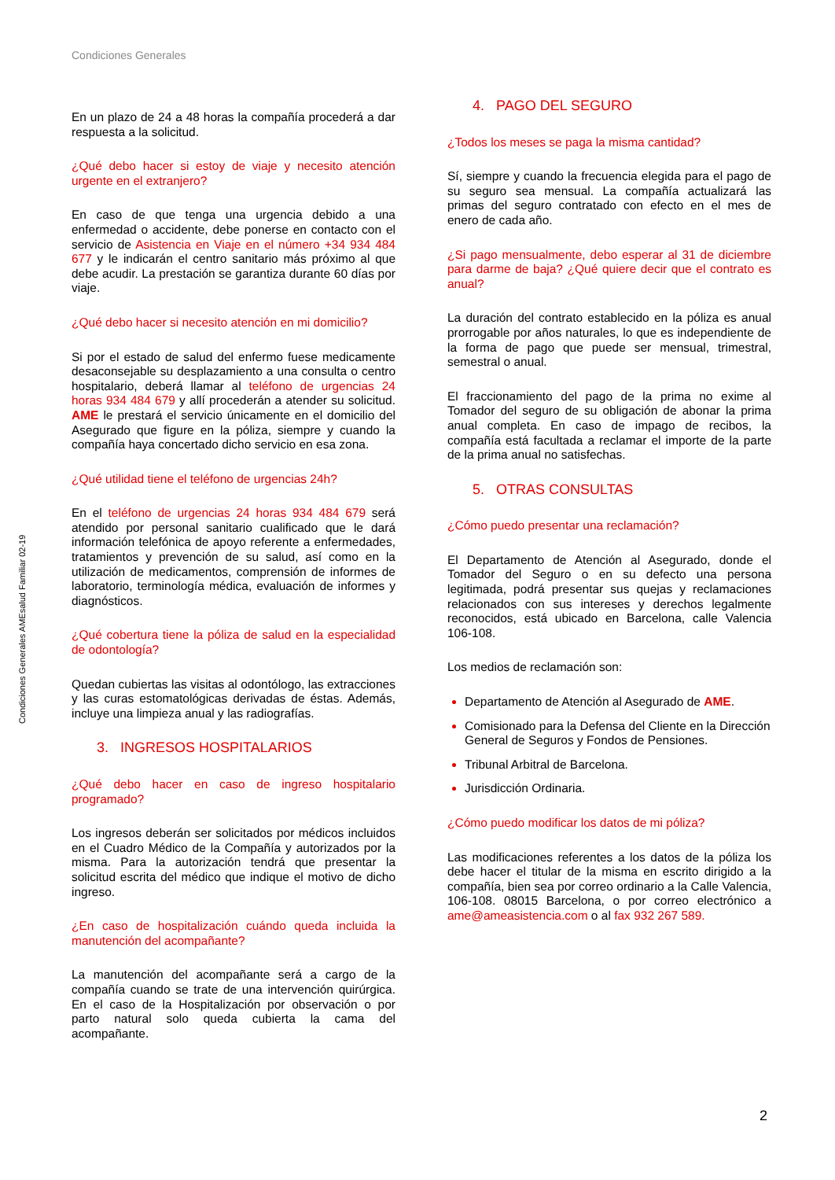Condiciones Generales
Condiciones Generales AMEsalud Familiar 02-19
En un plazo de 24 a 48 horas la compañía procederá a dar respuesta a la solicitud.
¿Qué debo hacer si estoy de viaje y necesito atención urgente en el extranjero?
En caso de que tenga una urgencia debido a una enfermedad o accidente, debe ponerse en contacto con el servicio de Asistencia en Viaje en el número +34 934 484 677 y le indicarán el centro sanitario más próximo al que debe acudir. La prestación se garantiza durante 60 días por viaje.
¿Qué debo hacer si necesito atención en mi domicilio?
Si por el estado de salud del enfermo fuese medicamente desaconsejable su desplazamiento a una consulta o centro hospitalario, deberá llamar al teléfono de urgencias 24 horas 934 484 679 y allí procederán a atender su solicitud. AME le prestará el servicio únicamente en el domicilio del Asegurado que figure en la póliza, siempre y cuando la compañía haya concertado dicho servicio en esa zona.
¿Qué utilidad tiene el teléfono de urgencias 24h?
En el teléfono de urgencias 24 horas 934 484 679 será atendido por personal sanitario cualificado que le dará información telefónica de apoyo referente a enfermedades, tratamientos y prevención de su salud, así como en la utilización de medicamentos, comprensión de informes de laboratorio, terminología médica, evaluación de informes y diagnósticos.
¿Qué cobertura tiene la póliza de salud en la especialidad de odontología?
Quedan cubiertas las visitas al odontólogo, las extracciones y las curas estomatológicas derivadas de éstas. Además, incluye una limpieza anual y las radiografías.
3. INGRESOS HOSPITALARIOS
¿Qué debo hacer en caso de ingreso hospitalario programado?
Los ingresos deberán ser solicitados por médicos incluidos en el Cuadro Médico de la Compañía y autorizados por la misma. Para la autorización tendrá que presentar la solicitud escrita del médico que indique el motivo de dicho ingreso.
¿En caso de hospitalización cuándo queda incluida la manutención del acompañante?
La manutención del acompañante será a cargo de la compañía cuando se trate de una intervención quirúrgica. En el caso de la Hospitalización por observación o por parto natural solo queda cubierta la cama del acompañante.
4. PAGO DEL SEGURO
¿Todos los meses se paga la misma cantidad?
Sí, siempre y cuando la frecuencia elegida para el pago de su seguro sea mensual. La compañía actualizará las primas del seguro contratado con efecto en el mes de enero de cada año.
¿Si pago mensualmente, debo esperar al 31 de diciembre para darme de baja? ¿Qué quiere decir que el contrato es anual?
La duración del contrato establecido en la póliza es anual prorrogable por años naturales, lo que es independiente de la forma de pago que puede ser mensual, trimestral, semestral o anual.
El fraccionamiento del pago de la prima no exime al Tomador del seguro de su obligación de abonar la prima anual completa. En caso de impago de recibos, la compañía está facultada a reclamar el importe de la parte de la prima anual no satisfechas.
5. OTRAS CONSULTAS
¿Cómo puedo presentar una reclamación?
El Departamento de Atención al Asegurado, donde el Tomador del Seguro o en su defecto una persona legitimada, podrá presentar sus quejas y reclamaciones relacionados con sus intereses y derechos legalmente reconocidos, está ubicado en Barcelona, calle Valencia 106-108.
Los medios de reclamación son:
Departamento de Atención al Asegurado de AME.
Comisionado para la Defensa del Cliente en la Dirección General de Seguros y Fondos de Pensiones.
Tribunal Arbitral de Barcelona.
Jurisdicción Ordinaria.
¿Cómo puedo modificar los datos de mi póliza?
Las modificaciones referentes a los datos de la póliza los debe hacer el titular de la misma en escrito dirigido a la compañía, bien sea por correo ordinario a la Calle Valencia, 106-108. 08015 Barcelona, o por correo electrónico a ame@ameasistencia.com o al fax 932 267 589.
2